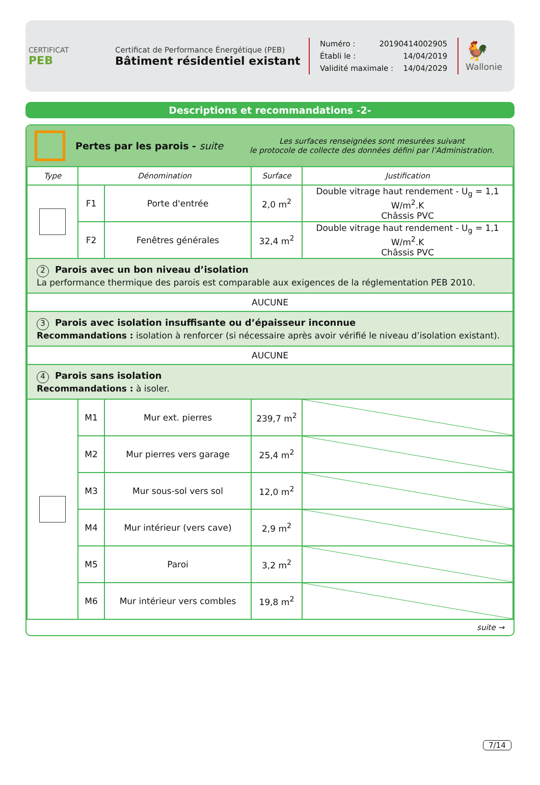CERTIFICAT
PEB
Certificat de Performance Énergétique (PEB)
Bâtiment résidentiel existant
Numéro : 20190414002905
Établi le : 14/04/2019
Validité maximale : 14/04/2029
🐓
Wallonie
Descriptions et recommandations -2-
Pertes par les parois - suite
Les surfaces renseignées sont mesurées suivant
le protocole de collecte des données défini par l’Administration.
| Type | Dénomination | | Surface | Justification |
| --- | --- | --- | --- | --- |
| | F1 | Porte d'entrée | 2,0 m<sup>2</sup> | Double vitrage haut rendement - U<sub>g</sub> = 1,1 W/m<sup>2</sup>.K Châssis PVC |
| | F2 | Fenêtres générales | 32,4 m<sup>2</sup> | Double vitrage haut rendement - U<sub>g</sub> = 1,1 W/m<sup>2</sup>.K Châssis PVC |
| 2 Parois avec un bon niveau d’isolation La performance thermique des parois est comparable aux exigences de la réglementation PEB 2010. | | | | |
| AUCUNE | | | | |
| 3 Parois avec isolation insuffisante ou d’épaisseur inconnue Recommandations : isolation à renforcer (si nécessaire après avoir vérifié le niveau d’isolation existant). | | | | |
| AUCUNE | | | | |
| 4 Parois sans isolation Recommandations : à isoler. | | | | |
| | M1 | Mur ext. pierres | 239,7 m<sup>2</sup> | |
| | M2 | Mur pierres vers garage | 25,4 m<sup>2</sup> | |
| | M3 | Mur sous-sol vers sol | 12,0 m<sup>2</sup> | |
| | M4 | Mur intérieur (vers cave) | 2,9 m<sup>2</sup> | |
| | M5 | Paroi | 3,2 m<sup>2</sup> | |
| | M6 | Mur intérieur vers combles | 19,8 m<sup>2</sup> | |
suite →
7/14